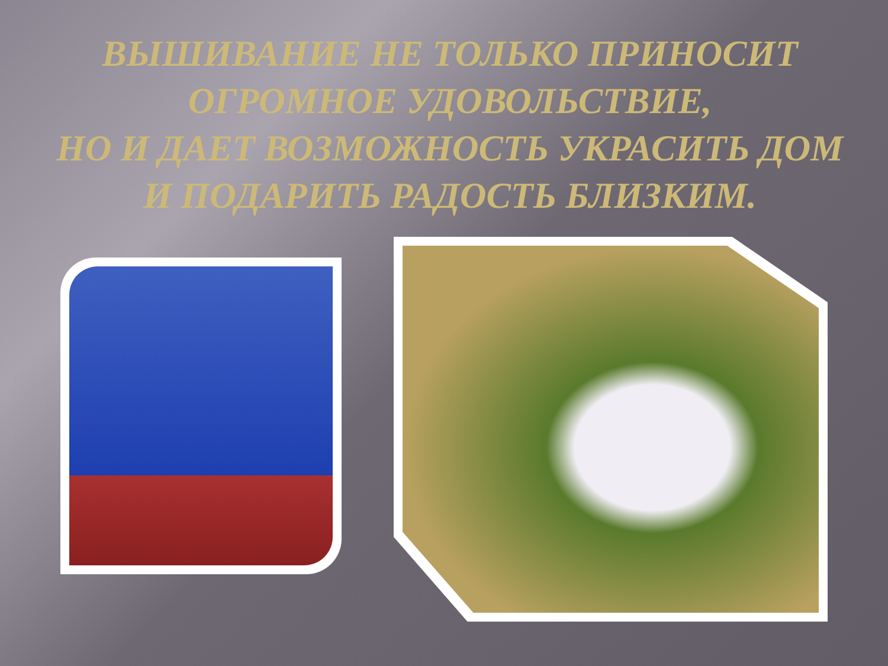ВЫШИВАНИЕ НЕ ТОЛЬКО ПРИНОСИТ ОГРОМНОЕ УДОВОЛЬСТВИЕ,
НО И ДАЕТ ВОЗМОЖНОСТЬ УКРАСИТЬ ДОМ И ПОДАРИТЬ РАДОСТЬ БЛИЗКИМ.